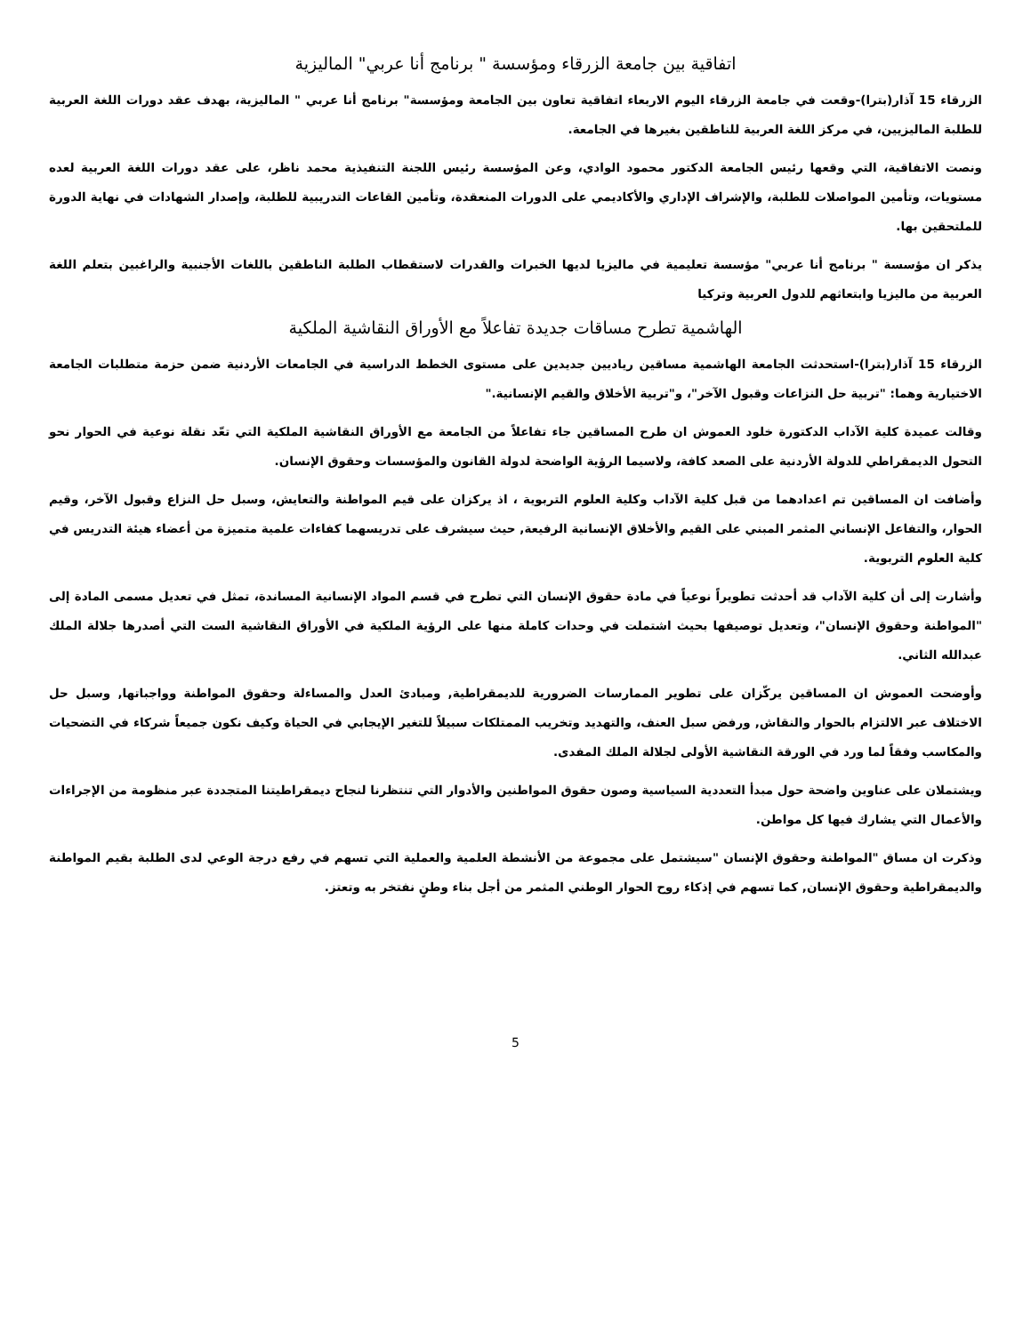اتفاقية بين جامعة الزرقاء ومؤسسة " برنامج أنا عربي" الماليزية
الزرقاء 15 آذار(بترا)-وقعت في جامعة الزرقاء اليوم الاربعاء اتفاقية تعاون بين الجامعة ومؤسسة" برنامج أنا عربي " الماليزية، بهدف عقد دورات اللغة العربية للطلبة الماليزيين، في مركز اللغة العربية للناطقين بغيرها في الجامعة.
ونصت الاتفاقية، التي وقعها رئيس الجامعة الدكتور محمود الوادي، وعن المؤسسة رئيس اللجنة التنفيذية محمد ناظر، على عقد دورات اللغة العربية لعده مستويات، وتأمين المواصلات للطلبة، والإشراف الإداري والأكاديمي على الدورات المنعقدة، وتأمين القاعات التدريبية للطلبة، وإصدار الشهادات في نهاية الدورة للملتحقين بها.
يذكر ان مؤسسة " برنامج أنا عربي" مؤسسة تعليمية في ماليزيا لديها الخبرات والقدرات لاستقطاب الطلبة الناطقين باللغات الأجنبية والراغبين بتعلم اللغة العربية من ماليزيا وابتعاثهم للدول العربية وتركيا
الهاشمية تطرح مساقات جديدة تفاعلاً مع الأوراق النقاشية الملكية
الزرقاء 15 آذار(بترا)-استحدثت الجامعة الهاشمية مساقين رياديين جديدين على مستوى الخطط الدراسية في الجامعات الأردنية ضمن حزمة متطلبات الجامعة الاختيارية وهما: "تربية حل النزاعات وقبول الآخر"، و"تربية الأخلاق والقيم الإنسانية."
وقالت عميدة كلية الآداب الدكتورة خلود العموش ان طرح المساقين جاء تفاعلاً من الجامعة مع الأوراق النقاشية الملكية التي تعّد نقلة نوعية في الحوار نحو التحول الديمقراطي للدولة الأردنية على الصعد كافة، ولاسيما الرؤية الواضحة لدولة القانون والمؤسسات وحقوق الإنسان.
وأضافت ان المساقين تم اعدادهما من قبل كلية الآداب وكلية العلوم التربوية ، اذ يركزان على قيم المواطنة والتعايش، وسبل حل النزاع وقبول الآخر، وقيم الحوار، والتفاعل الإنساني المثمر المبني على القيم والأخلاق الإنسانية الرفيعة, حيث سيشرف على تدريسهما كفاءات علمية متميزة من أعضاء هيئة التدريس في كلية العلوم التربوية.
وأشارت إلى أن كلية الآداب قد أحدثت تطويراً نوعياً في مادة حقوق الإنسان التي تطرح في قسم المواد الإنسانية المساندة، تمثل في تعديل مسمى المادة إلى "المواطنة وحقوق الإنسان"، وتعديل توصيفها بحيث اشتملت في وحدات كاملة منها على الرؤية الملكية في الأوراق النقاشية الست التي أصدرها جلالة الملك عبدالله الثاني.
وأوضحت العموش ان المساقين يركّزان على تطوير الممارسات الضرورية للديمقراطية, ومبادئ العدل والمساءلة وحقوق المواطنة وواجباتها, وسبل حل الاختلاف عبر الالتزام بالحوار والنقاش, ورفض سبل العنف، والتهديد وتخريب الممتلكات سبيلاً للتغير الإيجابي في الحياة وكيف نكون جميعاً شركاء في التضحيات والمكاسب وفقاً لما ورد في الورقة النقاشية الأولى لجلالة الملك المفدى.
ويشتملان على عناوين واضحة حول مبدأ التعددية السياسية وصون حقوق المواطنين والأدوار التي تنتظرنا لنجاح ديمقراطيتنا المتجددة عبر منظومة من الإجراءات والأعمال التي يشارك فيها كل مواطن.
وذكرت ان مساق "المواطنة وحقوق الإنسان "سيشتمل على مجموعة من الأنشطة العلمية والعملية التي تسهم في رفع درجة الوعي لدى الطلبة بقيم المواطنة والديمقراطية وحقوق الإنسان, كما تسهم في إذكاء روح الحوار الوطني المثمر من أجل بناء وطنٍ نفتخر به وتعتز.
5